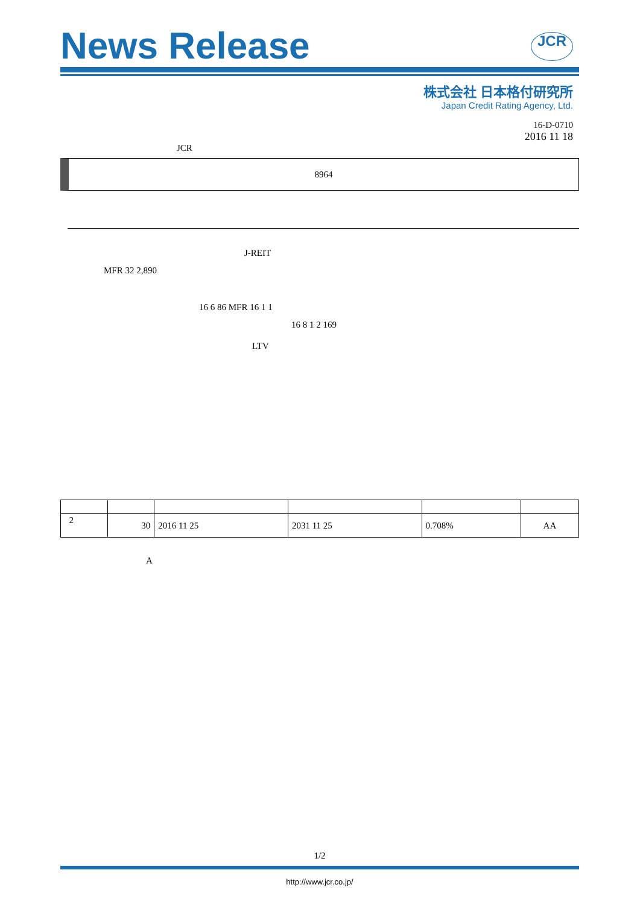News Release
JCR
株式会社 日本格付研究所
Japan Credit Rating Agency, Ltd.
16-D-0710
2016 11 18
JCR
8964
J-REIT
MFR 32 2,890
16 6 86 MFR 16 1 1
16 8 1 2 169
LTV
| 2 | 30 | 2016 11 25 | 2031 11 25 | 0.708% | AA |
A
1/2
http://www.jcr.co.jp/